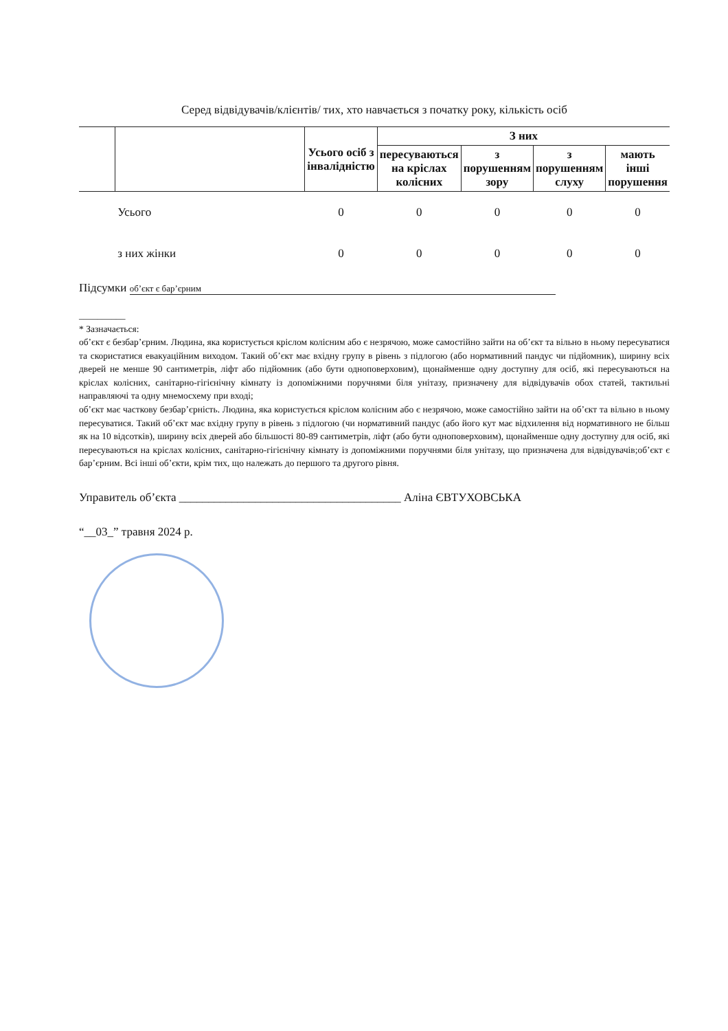Серед відвідувачів/клієнтів/ тих, хто навчається з початку року, кількість осіб
| | | Усього осіб з інвалідністю | З них | | | |
| --- | --- | --- | --- | --- | --- | --- |
| | | | пересуваються на кріслах колісних | з порушенням зору | з порушенням слуху | мають інші порушення |
| | Усього | 0 | 0 | 0 | 0 | 0 |
| | з них жінки | 0 | 0 | 0 | 0 | 0 |
Підсумки об’єкт є бар’єрним
__________
* Зазначається:
об’єкт є безбар’єрним. Людина, яка користується кріслом колісним або є незрячою, може самостійно зайти на об’єкт та вільно в ньому пересуватися та скористатися евакуаційним виходом. Такий об’єкт має вхідну групу в рівень з підлогою (або нормативний пандус чи підйомник), ширину всіх дверей не менше 90 сантиметрів, ліфт або підйомник (або бути одноповерховим), щонайменше одну доступну для осіб, які пересуваються на кріслах колісних, санітарно-гігієнічну кімнату із допоміжними поручнями біля унітазу, призначену для відвідувачів обох статей, тактильні направляючі та одну мнемосхему при вході;
об’єкт має часткову безбар’єрність. Людина, яка користується кріслом колісним або є незрячою, може самостійно зайти на об’єкт та вільно в ньому пересуватися. Такий об’єкт має вхідну групу в рівень з підлогою (чи нормативний пандус (або його кут має відхилення від нормативного не більш як на 10 відсотків), ширину всіх дверей або більшості 80-89 сантиметрів, ліфт (або бути одноповерховим), щонайменше одну доступну для осіб, які пересуваються на кріслах колісних, санітарно-гігієнічну кімнату із допоміжними поручнями біля унітазу, що призначена для відвідувачів;об’єкт є бар’єрним. Всі інші об’єкти, крім тих, що належать до першого та другого рівня.
Управитель об’єкта ______________________________________ Аліна ЄВТУХОВСЬКА
“__03_” травня 2024 р.